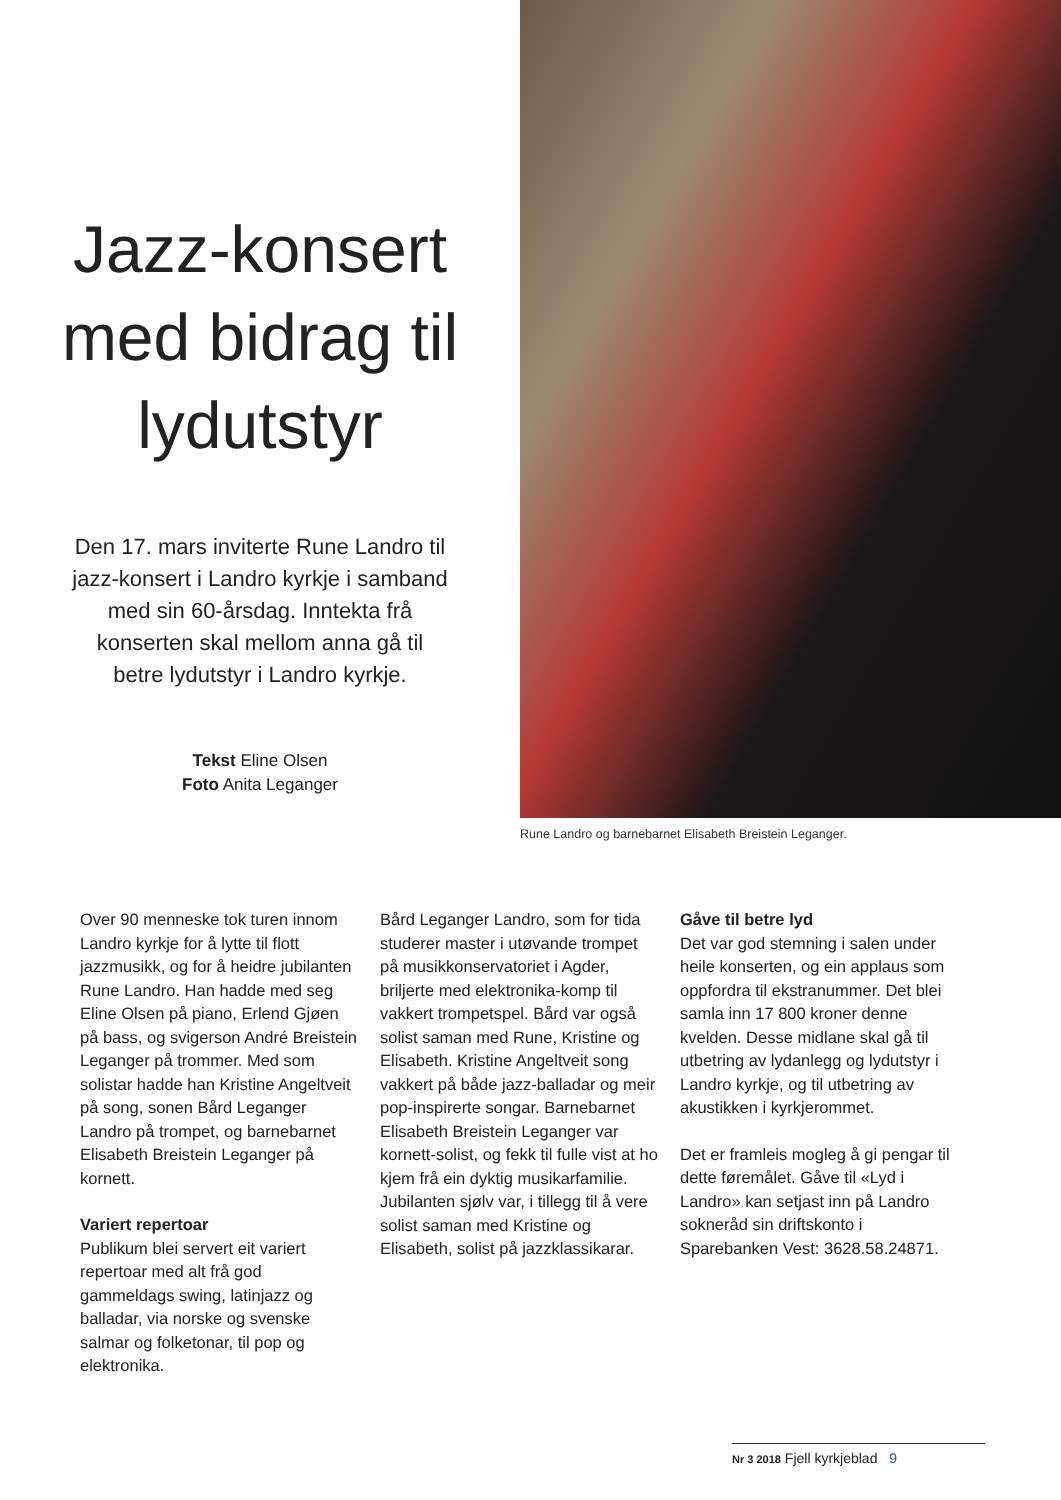Jazz-konsert med bidrag til lydutstyr
Den 17. mars inviterte Rune Landro til jazz-konsert i Landro kyrkje i samband med sin 60-årsdag. Inntekta frå konserten skal mellom anna gå til betre lydutstyr i Landro kyrkje.
Tekst Eline Olsen
Foto Anita Leganger
Rune Landro og barnebarnet Elisabeth Breistein Leganger.
Over 90 menneske tok turen innom Landro kyrkje for å lytte til flott jazzmusikk, og for å heidre jubilanten Rune Landro. Han hadde med seg Eline Olsen på piano, Erlend Gjøen på bass, og svigerson André Breistein Leganger på trommer. Med som solistar hadde han Kristine Angeltveit på song, sonen Bård Leganger Landro på trompet, og barnebarnet Elisabeth Breistein Leganger på kornett.
Variert repertoar
Publikum blei servert eit variert repertoar med alt frå god gammeldags swing, latinjazz og balladar, via norske og svenske salmar og folketonar, til pop og elektronika.
Bård Leganger Landro, som for tida studerer master i utøvande trompet på musikkonservatoriet i Agder, briljerte med elektronika-komp til vakkert trompetspel. Bård var også solist saman med Rune, Kristine og Elisabeth. Kristine Angeltveit song vakkert på både jazz-balladar og meir pop-inspirerte songar. Barnebarnet Elisabeth Breistein Leganger var kornett-solist, og fekk til fulle vist at ho kjem frå ein dyktig musikarfamilie. Jubilanten sjølv var, i tillegg til å vere solist saman med Kristine og Elisabeth, solist på jazzklassikarar.
Gåve til betre lyd
Det var god stemning i salen under heile konserten, og ein applaus som oppfordra til ekstranummer. Det blei samla inn 17 800 kroner denne kvelden. Desse midlane skal gå til utbetring av lydanlegg og lydutstyr i Landro kyrkje, og til utbetring av akustikken i kyrkjerommet.
Det er framleis mogleg å gi pengar til dette føremålet. Gåve til «Lyd i Landro» kan setjast inn på Landro sokneråd sin driftskonto i Sparebanken Vest: 3628.58.24871.
Nr 3 2018 Fjell kyrkjeblad 9